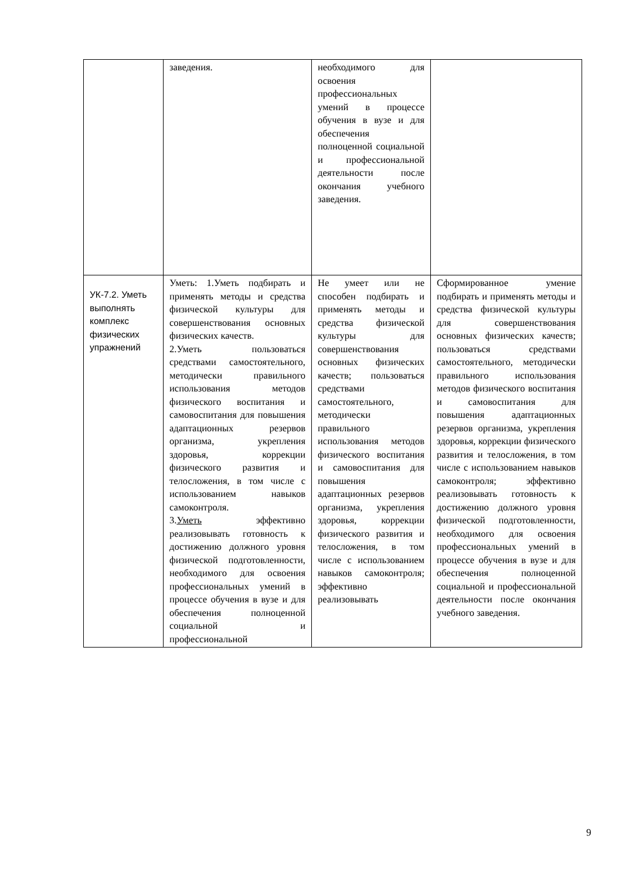| | заведения. | необходимого для освоения профессиональных умений в процессе обучения в вузе и для обеспечения полноценной социальной и профессиональной деятельности после окончания учебного заведения. | |
| УК-7.2. Уметь выполнять комплекс физических упражнений | Уметь: 1.Уметь подбирать и применять методы и средства физической культуры для совершенствования основных физических качеств. 2.Уметь пользоваться средствами самостоятельного, методически правильного использования методов физического воспитания и самовоспитания для повышения адаптационных резервов организма, укрепления здоровья, коррекции физического развития и телосложения, в том числе с использованием навыков самоконтроля. 3. Уметь эффективно реализовывать готовность к достижению должного уровня физической подготовленности, необходимого для освоения профессиональных умений в процессе обучения в вузе и для обеспечения полноценной социальной и профессиональной | Не умеет или не способен подбирать и применять методы и средства физической культуры для совершенствования основных физических качеств; пользоваться средствами самостоятельного, методически правильного использования методов физического воспитания и самовоспитания для повышения адаптационных резервов организма, укрепления здоровья, коррекции физического развития и телосложения, в том числе с использованием навыков самоконтроля; эффективно реализовывать | Сформированное умение подбирать и применять методы и средства физической культуры для совершенствования основных физических качеств; пользоваться средствами самостоятельного, методически правильного использования методов физического воспитания и самовоспитания для повышения адаптационных резервов организма, укрепления здоровья, коррекции физического развития и телосложения, в том числе с использованием навыков самоконтроля; эффективно реализовывать готовность к достижению должного уровня физической подготовленности, необходимого для освоения профессиональных умений в процессе обучения в вузе и для обеспечения полноценной социальной и профессиональной деятельности после окончания учебного заведения. |
9